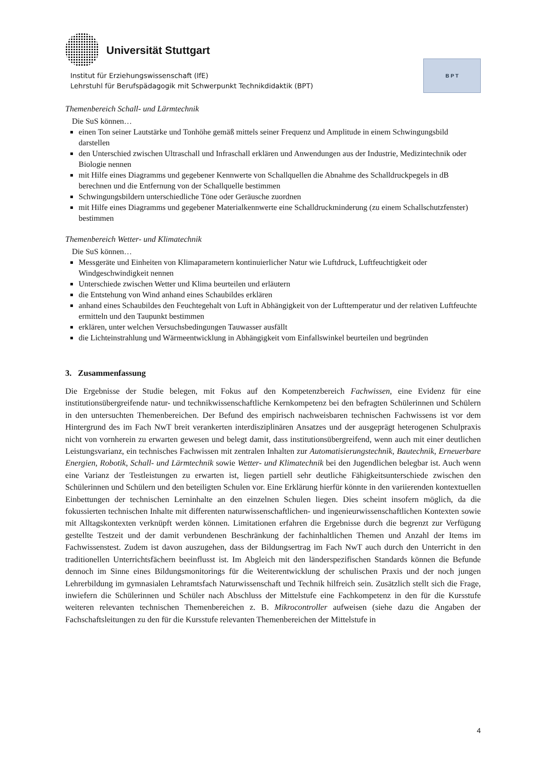Universität Stuttgart
Institut für Erziehungswissenschaft (IfE)
Lehrstuhl für Berufspädagogik mit Schwerpunkt Technikdidaktik (BPT)
B P T
Themenbereich Schall- und Lärmtechnik
Die SuS können…
einen Ton seiner Lautstärke und Tonhöhe gemäß mittels seiner Frequenz und Amplitude in einem Schwingungsbild darstellen
den Unterschied zwischen Ultraschall und Infraschall erklären und Anwendungen aus der Industrie, Medizintechnik oder Biologie nennen
mit Hilfe eines Diagramms und gegebener Kennwerte von Schallquellen die Abnahme des Schalldruckpegels in dB berechnen und die Entfernung von der Schallquelle bestimmen
Schwingungsbildern unterschiedliche Töne oder Geräusche zuordnen
mit Hilfe eines Diagramms und gegebener Materialkennwerte eine Schalldruckminderung (zu einem Schallschutzfenster) bestimmen
Themenbereich Wetter- und Klimatechnik
Die SuS können…
Messgeräte und Einheiten von Klimaparametern kontinuierlicher Natur wie Luftdruck, Luftfeuchtigkeit oder Windgeschwindigkeit nennen
Unterschiede zwischen Wetter und Klima beurteilen und erläutern
die Entstehung von Wind anhand eines Schaubildes erklären
anhand eines Schaubildes den Feuchtegehalt von Luft in Abhängigkeit von der Lufttemperatur und der relativen Luftfeuchte ermitteln und den Taupunkt bestimmen
erklären, unter welchen Versuchsbedingungen Tauwasser ausfällt
die Lichteinstrahlung und Wärmeentwicklung in Abhängigkeit vom Einfallswinkel beurteilen und begründen
3. Zusammenfassung
Die Ergebnisse der Studie belegen, mit Fokus auf den Kompetenzbereich Fachwissen, eine Evidenz für eine institutionsübergreifende natur- und technikwissenschaftliche Kernkompetenz bei den befragten Schülerinnen und Schülern in den untersuchten Themenbereichen. Der Befund des empirisch nachweisbaren technischen Fachwissens ist vor dem Hintergrund des im Fach NwT breit verankerten interdisziplinären Ansatzes und der ausgeprägt heterogenen Schulpraxis nicht von vornherein zu erwarten gewesen und belegt damit, dass institutionsübergreifend, wenn auch mit einer deutlichen Leistungsvarianz, ein technisches Fachwissen mit zentralen Inhalten zur Automatisierungstechnik, Bautechnik, Erneuerbare Energien, Robotik, Schall- und Lärmtechnik sowie Wetter- und Klimatechnik bei den Jugendlichen belegbar ist. Auch wenn eine Varianz der Testleistungen zu erwarten ist, liegen partiell sehr deutliche Fähigkeitsunterschiede zwischen den Schülerinnen und Schülern und den beteiligten Schulen vor. Eine Erklärung hierfür könnte in den variierenden kontextuellen Einbettungen der technischen Lerninhalte an den einzelnen Schulen liegen. Dies scheint insofern möglich, da die fokussierten technischen Inhalte mit differenten naturwissenschaftlichen- und ingenieurwissenschaftlichen Kontexten sowie mit Alltagskontexten verknüpft werden können. Limitationen erfahren die Ergebnisse durch die begrenzt zur Verfügung gestellte Testzeit und der damit verbundenen Beschränkung der fachinhaltlichen Themen und Anzahl der Items im Fachwissenstest. Zudem ist davon auszugehen, dass der Bildungsertrag im Fach NwT auch durch den Unterricht in den traditionellen Unterrichtsfächern beeinflusst ist. Im Abgleich mit den länderspezifischen Standards können die Befunde dennoch im Sinne eines Bildungsmonitorings für die Weiterentwicklung der schulischen Praxis und der noch jungen Lehrerbildung im gymnasialen Lehramtsfach Naturwissenschaft und Technik hilfreich sein. Zusätzlich stellt sich die Frage, inwiefern die Schülerinnen und Schüler nach Abschluss der Mittelstufe eine Fachkompetenz in den für die Kursstufe weiteren relevanten technischen Themenbereichen z. B. Mikrocontroller aufweisen (siehe dazu die Angaben der Fachschaftsleitungen zu den für die Kursstufe relevanten Themenbereichen der Mittelstufe in
4